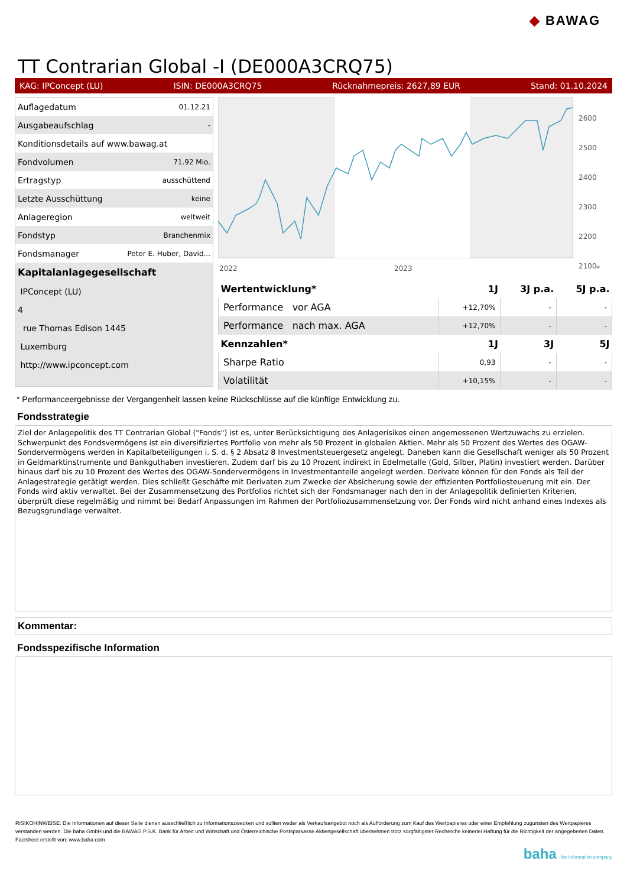◆ BAWAG
TT Contrarian Global -I (DE000A3CRQ75)
KAG: IPConcept (LU) ISIN: DE000A3CRQ75 Rücknahmepreis: 2627,89 EUR Stand: 01.10.2024
| Auflagedatum | 01.12.21 |
| Ausgabeaufschlag | - |
| Konditionsdetails auf www.bawag.at | |
| Fondvolumen | 71.92 Mio. |
| Ertragstyp | ausschüttend |
| Letzte Ausschüttung | keine |
| Anlageregion | weltweit |
| Fondstyp | Branchenmix |
| Fondsmanager | Peter E. Huber, David... |
| Kapitalanlagegesellschaft | |
| IPConcept (LU) | |
| 4 | |
| rue Thomas Edison 1445 | |
| Luxemburg | |
| http://www.ipconcept.com | |
2600
2500
2400
2300
2200
2100
2022
2023
*
| Wertentwicklung* | 1J | 3J p.a. | 5J p.a. |
| --- | --- | --- | --- |
| Performance vor AGA | +12,70% | - | - |
| Performance nach max. AGA | +12,70% | - | - |
| Kennzahlen* | 1J | 3J | 5J |
| Sharpe Ratio | 0,93 | - | - |
| Volatilität | +10,15% | - | - |
* Performanceergebnisse der Vergangenheit lassen keine Rückschlüsse auf die künftige Entwicklung zu.
Fondsstrategie
Ziel der Anlagepolitik des TT Contrarian Global ("Fonds") ist es, unter Berücksichtigung des Anlagerisikos einen angemessenen Wertzuwachs zu erzielen. Schwerpunkt des Fondsvermögens ist ein diversifiziertes Portfolio von mehr als 50 Prozent in globalen Aktien. Mehr als 50 Prozent des Wertes des OGAW-Sondervermögens werden in Kapitalbeteiligungen i. S. d. § 2 Absatz 8 Investmentsteuergesetz angelegt. Daneben kann die Gesellschaft weniger als 50 Prozent in Geldmarktinstrumente und Bankguthaben investieren. Zudem darf bis zu 10 Prozent indirekt in Edelmetalle (Gold, Silber, Platin) investiert werden. Darüber hinaus darf bis zu 10 Prozent des Wertes des OGAW-Sondervermögens in Investmentanteile angelegt werden. Derivate können für den Fonds als Teil der Anlagestrategie getätigt werden. Dies schließt Geschäfte mit Derivaten zum Zwecke der Absicherung sowie der effizienten Portfoliosteuerung mit ein. Der Fonds wird aktiv verwaltet. Bei der Zusammensetzung des Portfolios richtet sich der Fondsmanager nach den in der Anlagepolitik definierten Kriterien, überprüft diese regelmäßig und nimmt bei Bedarf Anpassungen im Rahmen der Portfoliozusammensetzung vor. Der Fonds wird nicht anhand eines Indexes als Bezugsgrundlage verwaltet.
Kommentar:
Fondsspezifische Information
RISIKOHINWEISE: Die Informationen auf dieser Seite dienen ausschließlich zu Informationszwecken und sollten weder als Verkaufsangebot noch als Aufforderung zum Kauf des Wertpapieres oder einer Empfehlung zugunsten des Wertpapieres verstanden werden. Die baha GmbH und die BAWAG P.S.K. Bank für Arbeit und Wirtschaft und Österreichische Postsparkasse Aktiengesellschaft übernehmen trotz sorgfältigster Recherche keinerlei Haftung für die Richtigkeit der angegebenen Daten.
Factsheet erstellt von: www.baha.com
baha the information company